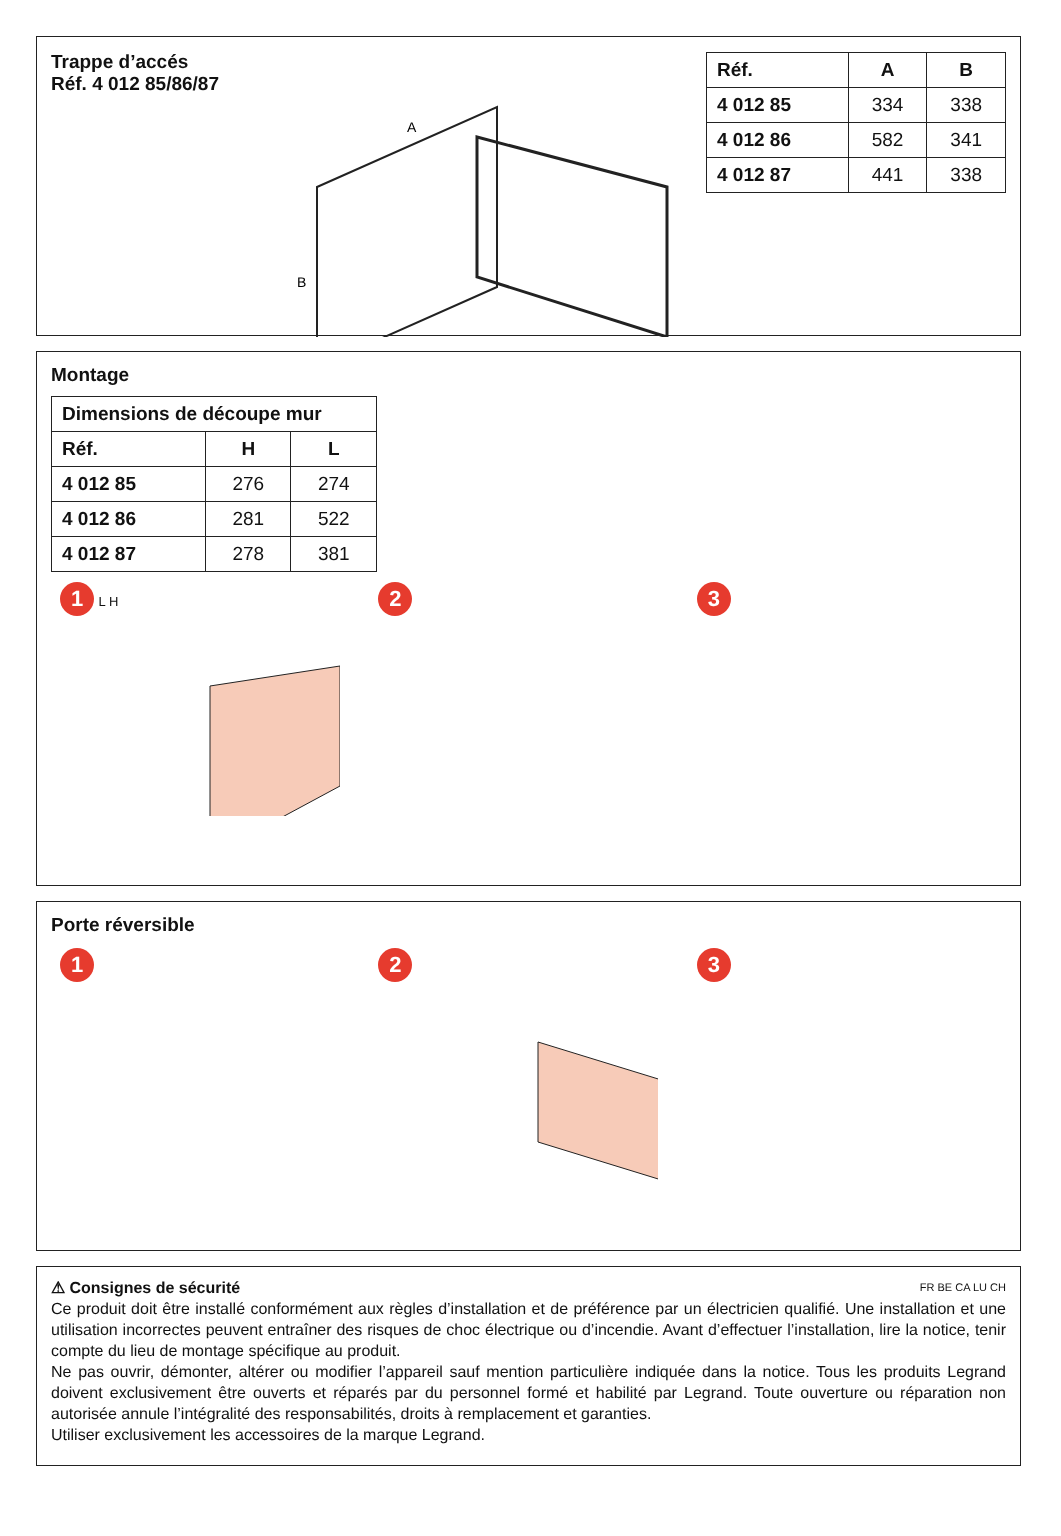Trappe d’accés
Réf. 4 012 85/86/87
A
B
| Réf. | A | B |
| --- | --- | --- |
| 4 012 85 | 334 | 338 |
| 4 012 86 | 582 | 341 |
| 4 012 87 | 441 | 338 |
Montage
| Dimensions de découpe mur | | |
| --- | --- | --- |
| Réf. | H | L |
| 4 012 85 | 276 | 274 |
| 4 012 86 | 281 | 522 |
| 4 012 87 | 278 | 381 |
1 L H
2 3
Porte réversible
1 2 3
⚠ Consignes de sécurité FR BE CA LU CH
Ce produit doit être installé conformément aux règles d’installation et de préférence par un électricien qualifié. Une installation et une utilisation incorrectes peuvent entraîner des risques de choc électrique ou d’incendie. Avant d’effectuer l’installation, lire la notice, tenir compte du lieu de montage spécifique au produit.
Ne pas ouvrir, démonter, altérer ou modifier l’appareil sauf mention particulière indiquée dans la notice. Tous les produits Legrand doivent exclusivement être ouverts et réparés par du personnel formé et habilité par Legrand. Toute ouverture ou réparation non autorisée annule l’intégralité des responsabilités, droits à remplacement et garanties.
Utiliser exclusivement les accessoires de la marque Legrand.